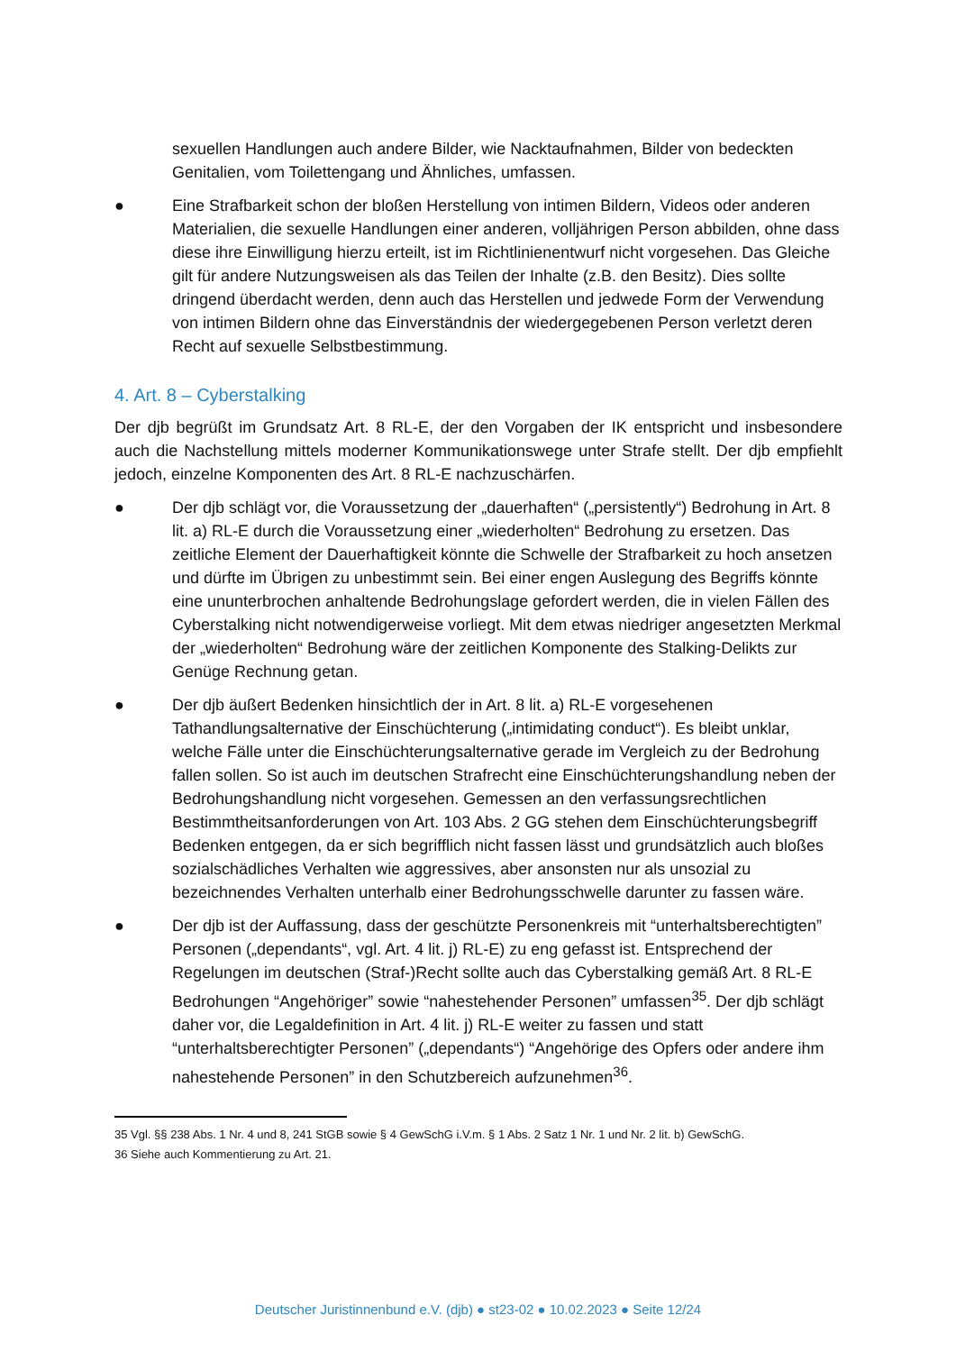sexuellen Handlungen auch andere Bilder, wie Nacktaufnahmen, Bilder von bedeckten Genitalien, vom Toilettengang und Ähnliches, umfassen.
● Eine Strafbarkeit schon der bloßen Herstellung von intimen Bildern, Videos oder anderen Materialien, die sexuelle Handlungen einer anderen, volljährigen Person abbilden, ohne dass diese ihre Einwilligung hierzu erteilt, ist im Richtlinienentwurf nicht vorgesehen. Das Gleiche gilt für andere Nutzungsweisen als das Teilen der Inhalte (z.B. den Besitz). Dies sollte dringend überdacht werden, denn auch das Herstellen und jedwede Form der Verwendung von intimen Bildern ohne das Einverständnis der wiedergegebenen Person verletzt deren Recht auf sexuelle Selbstbestimmung.
4. Art. 8 – Cyberstalking
Der djb begrüßt im Grundsatz Art. 8 RL-E, der den Vorgaben der IK entspricht und insbesondere auch die Nachstellung mittels moderner Kommunikationswege unter Strafe stellt. Der djb empfiehlt jedoch, einzelne Komponenten des Art. 8 RL-E nachzuschärfen.
● Der djb schlägt vor, die Voraussetzung der „dauerhaften“ („persistently“) Bedrohung in Art. 8 lit. a) RL-E durch die Voraussetzung einer „wiederholten“ Bedrohung zu ersetzen. Das zeitliche Element der Dauerhaftigkeit könnte die Schwelle der Strafbarkeit zu hoch ansetzen und dürfte im Übrigen zu unbestimmt sein. Bei einer engen Auslegung des Begriffs könnte eine ununterbrochen anhaltende Bedrohungslage gefordert werden, die in vielen Fällen des Cyberstalking nicht notwendigerweise vorliegt. Mit dem etwas niedriger angesetzten Merkmal der „wiederholten“ Bedrohung wäre der zeitlichen Komponente des Stalking-Delikts zur Genüge Rechnung getan.
● Der djb äußert Bedenken hinsichtlich der in Art. 8 lit. a) RL-E vorgesehenen Tathandlungsalternative der Einschüchterung („intimidating conduct“). Es bleibt unklar, welche Fälle unter die Einschüchterungsalternative gerade im Vergleich zu der Bedrohung fallen sollen. So ist auch im deutschen Strafrecht eine Einschüchterungshandlung neben der Bedrohungshandlung nicht vorgesehen. Gemessen an den verfassungsrechtlichen Bestimmtheitsanforderungen von Art. 103 Abs. 2 GG stehen dem Einschüchterungsbegriff Bedenken entgegen, da er sich begrifflich nicht fassen lässt und grundsätzlich auch bloßes sozialschädliches Verhalten wie aggressives, aber ansonsten nur als unsozial zu bezeichnendes Verhalten unterhalb einer Bedrohungsschwelle darunter zu fassen wäre.
● Der djb ist der Auffassung, dass der geschützte Personenkreis mit “unterhaltsberechtigten” Personen („dependants“, vgl. Art. 4 lit. j) RL-E) zu eng gefasst ist. Entsprechend der Regelungen im deutschen (Straf-)Recht sollte auch das Cyberstalking gemäß Art. 8 RL-E Bedrohungen “Angehöriger” sowie “nahestehender Personen” umfassen<sup>35</sup>. Der djb schlägt daher vor, die Legaldefinition in Art. 4 lit. j) RL-E weiter zu fassen und statt “unterhaltsberechtigter Personen” („dependants“) “Angehörige des Opfers oder andere ihm nahestehende Personen” in den Schutzbereich aufzunehmen<sup>36</sup>.
35 Vgl. §§ 238 Abs. 1 Nr. 4 und 8, 241 StGB sowie § 4 GewSchG i.V.m. § 1 Abs. 2 Satz 1 Nr. 1 und Nr. 2 lit. b) GewSchG.
36 Siehe auch Kommentierung zu Art. 21.
Deutscher Juristinnenbund e.V. (djb) ● st23-02 ● 10.02.2023 ● Seite 12/24